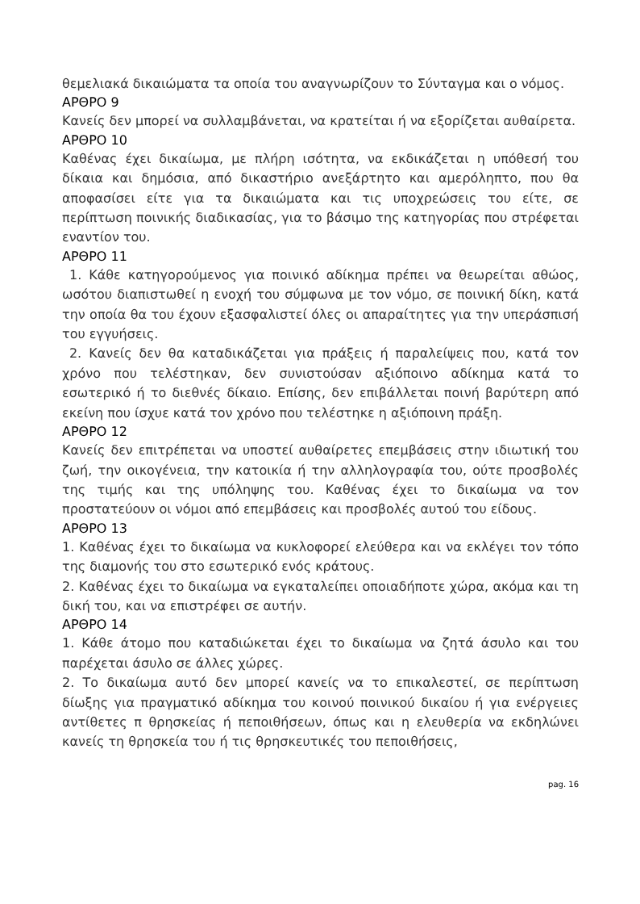θεμελιακά δικαιώματα τα οποία του αναγνωρίζουν το Σύνταγμα και ο νόμος.
ΑΡΘΡΟ 9
Κανείς δεν μπορεί να συλλαμβάνεται, να κρατείται ή να εξορίζεται αυθαίρετα.
ΑΡΘΡΟ 10
Καθένας έχει δικαίωμα, με πλήρη ισότητα, να εκδικάζεται η υπόθεσή του δίκαια και δημόσια, από δικαστήριο ανεξάρτητο και αμερόληπτο, που θα αποφασίσει είτε για τα δικαιώματα και τις υποχρεώσεις του είτε, σε περίπτωση ποινικής διαδικασίας, για το βάσιμο της κατηγορίας που στρέφεται εναντίον του.
ΑΡΘΡΟ 11
1. Κάθε κατηγορούμενος για ποινικό αδίκημα πρέπει να θεωρείται αθώος, ωσότου διαπιστωθεί η ενοχή του σύμφωνα με τον νόμο, σε ποινική δίκη, κατά την οποία θα του έχουν εξασφαλιστεί όλες οι απαραίτητες για την υπεράσπισή του εγγυήσεις.
2. Κανείς δεν θα καταδικάζεται για πράξεις ή παραλείψεις που, κατά τον χρόνο που τελέστηκαν, δεν συνιστούσαν αξιόποινο αδίκημα κατά το εσωτερικό ή το διεθνές δίκαιο. Επίσης, δεν επιβάλλεται ποινή βαρύτερη από εκείνη που ίσχυε κατά τον χρόνο που τελέστηκε η αξιόποινη πράξη.
ΑΡΘΡΟ 12
Κανείς δεν επιτρέπεται να υποστεί αυθαίρετες επεμβάσεις στην ιδιωτική του ζωή, την οικογένεια, την κατοικία ή την αλληλογραφία του, ούτε προσβολές της τιμής και της υπόληψης του. Καθένας έχει το δικαίωμα να τον προστατεύουν οι νόμοι από επεμβάσεις και προσβολές αυτού του είδους.
ΑΡΘΡΟ 13
1. Καθένας έχει το δικαίωμα να κυκλοφορεί ελεύθερα και να εκλέγει τον τόπο της διαμονής του στο εσωτερικό ενός κράτους.
2. Καθένας έχει το δικαίωμα να εγκαταλείπει οποιαδήποτε χώρα, ακόμα και τη δική του, και να επιστρέφει σε αυτήν.
ΑΡΘΡΟ 14
1. Κάθε άτομο που καταδιώκεται έχει το δικαίωμα να ζητά άσυλο και του παρέχεται άσυλο σε άλλες χώρες.
2. Το δικαίωμα αυτό δεν μπορεί κανείς να το επικαλεστεί, σε περίπτωση δίωξης για πραγματικό αδίκημα του κοινού ποινικού δικαίου ή για ενέργειες αντίθετες π θρησκείας ή πεποιθήσεων, όπως και η ελευθερία να εκδηλώνει κανείς τη θρησκεία του ή τις θρησκευτικές του πεποιθήσεις,
pag. 16